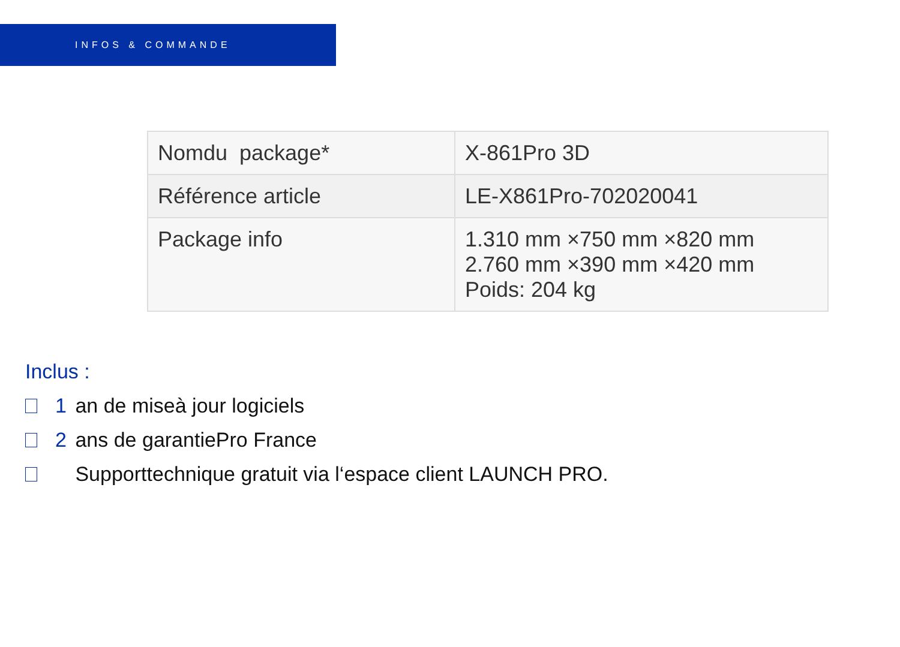INFOS & COMMANDE
| Nomdu package* | X-861Pro 3D |
| Référence article | LE-X861Pro-702020041 |
| Package info | 1.310 mm ×750 mm ×820 mm 2.760 mm ×390 mm ×420 mm Poids: 204 kg |
Inclus :
1 an de miseà jour logiciels
2 ans de garantiePro France
Supporttechnique gratuit via l‘espace client LAUNCH PRO.